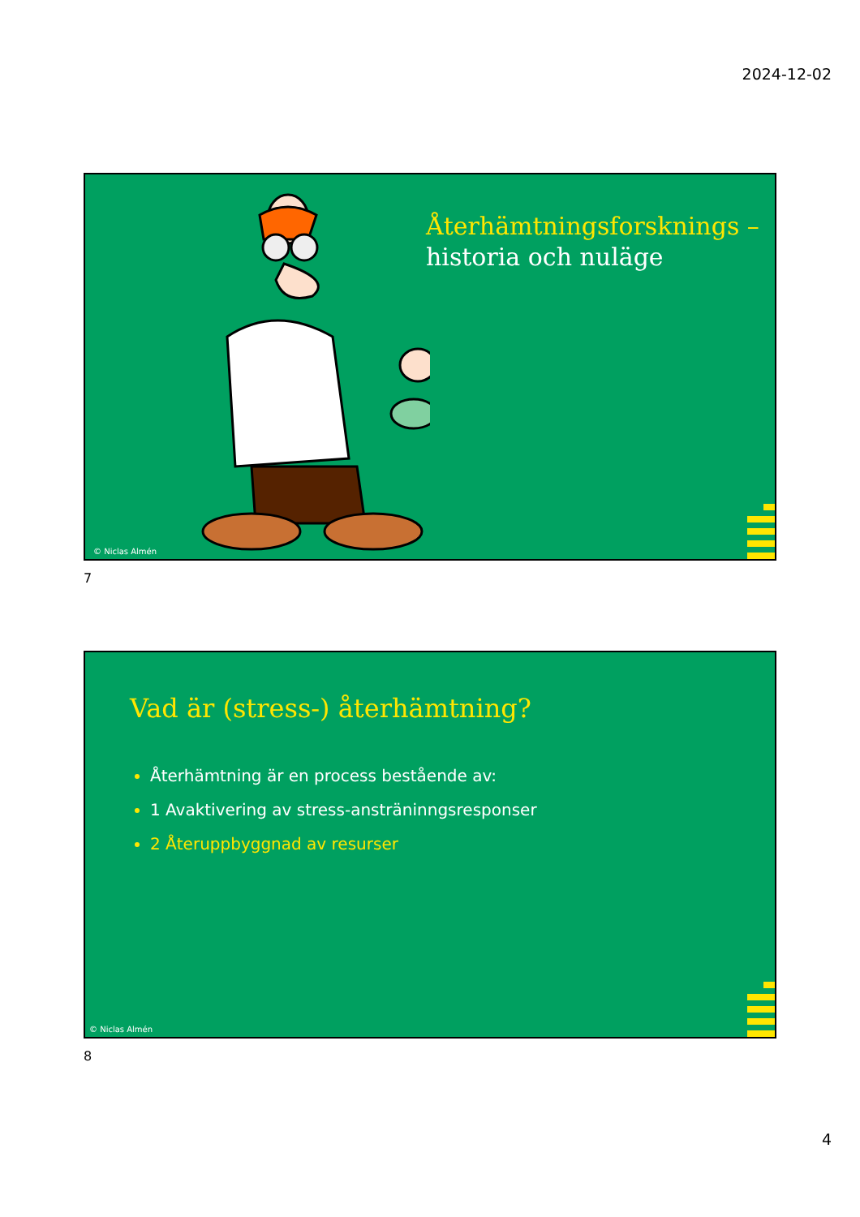2024-12-02
Återhämtningsforsknings –
historia och nuläge
© Niclas Almén
7
Vad är (stress-) återhämtning?
Återhämtning är en process bestående av:
1 Avaktivering av stress-ansträninngsresponser
2 Återuppbyggnad av resurser
© Niclas Almén
8
4